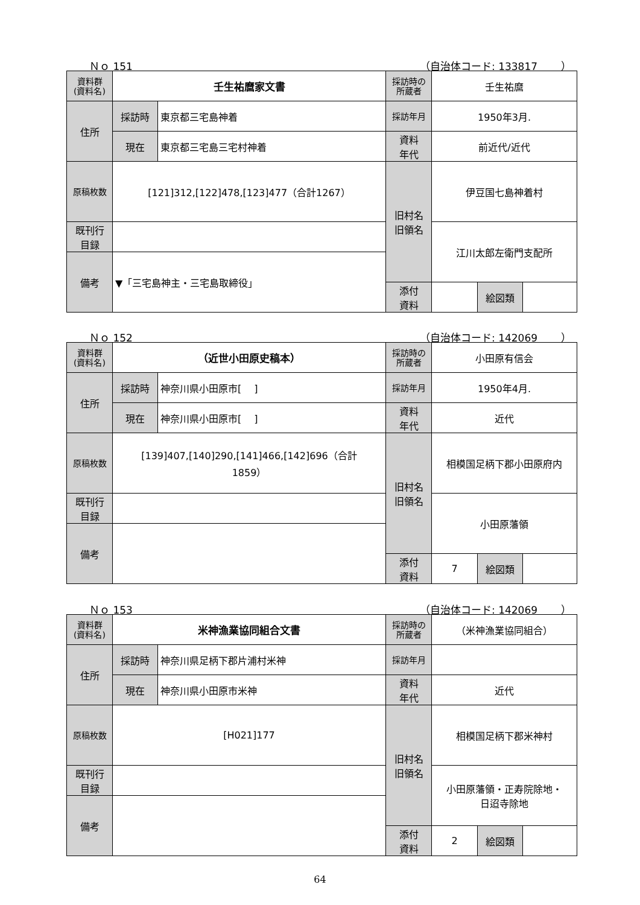Ｎｏ 151 （自治体コード: 133817　　 ）
| 資料群 (資料名) | 壬生祐麿家文書 | | 採訪時の 所蔵者 | 壬生祐麿 | | |
| 住所 | 採訪時 | 東京都三宅島神着 | 採訪年月 | 1950年3月. | | |
| | 現在 | 東京都三宅島三宅村神着 | 資料 年代 | 前近代/近代 | | |
| 原稿枚数 | [121]312,[122]478,[123]477（合計1267） | | 旧村名 旧領名 | 伊豆国七島神着村 | | |
| 既刊行 目録 | | | | 江川太郎左衛門支配所 | | |
| 備考 | ▼「三宅島神主・三宅島取締役」 | | | | | |
| | | | 添付 資料 | | 絵図類 | |
Ｎｏ 152 （自治体コード: 142069　　 ）
| 資料群 (資料名) | （近世小田原史稿本） | | 採訪時の 所蔵者 | 小田原有信会 | | |
| 住所 | 採訪時 | 神奈川県小田原市[ ] | 採訪年月 | 1950年4月. | | |
| | 現在 | 神奈川県小田原市[ ] | 資料 年代 | 近代 | | |
| 原稿枚数 | [139]407,[140]290,[141]466,[142]696（合計 1859） | | 旧村名 旧領名 | 相模国足柄下郡小田原府内 | | |
| 既刊行 目録 | | | | 小田原藩領 | | |
| 備考 | | | | | | |
| | | | 添付 資料 | 7 | 絵図類 | |
Ｎｏ 153 （自治体コード: 142069　　 ）
| 資料群 (資料名) | 米神漁業協同組合文書 | | 採訪時の 所蔵者 | （米神漁業協同組合） | | |
| 住所 | 採訪時 | 神奈川県足柄下郡片浦村米神 | 採訪年月 | | | |
| | 現在 | 神奈川県小田原市米神 | 資料 年代 | 近代 | | |
| 原稿枚数 | [H021]177 | | 旧村名 旧領名 | 相模国足柄下郡米神村 | | |
| 既刊行 目録 | | | | 小田原藩領・正寿院除地・ 日迢寺除地 | | |
| 備考 | | | | | | |
| | | | 添付 資料 | 2 | 絵図類 | |
64